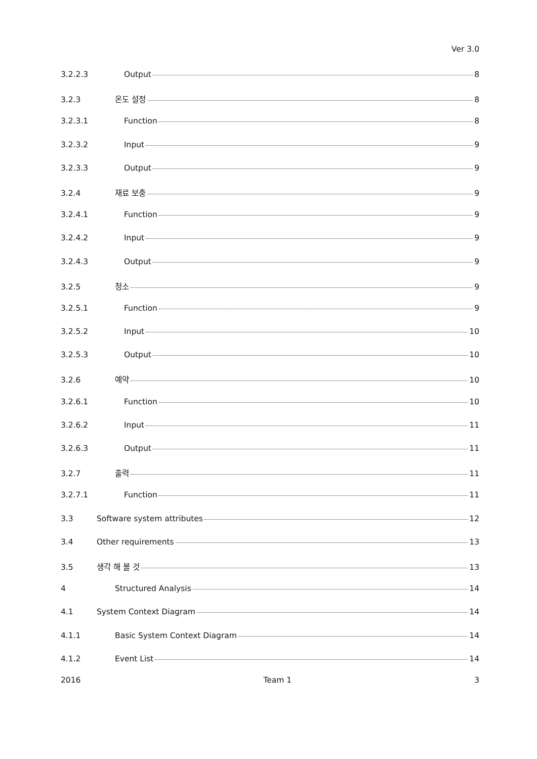Ver 3.0
3.2.2.3 Output 8
3.2.3 온도 설정 8
3.2.3.1 Function 8
3.2.3.2 Input 9
3.2.3.3 Output 9
3.2.4 재료 보충 9
3.2.4.1 Function 9
3.2.4.2 Input 9
3.2.4.3 Output 9
3.2.5 청소 9
3.2.5.1 Function 9
3.2.5.2 Input 10
3.2.5.3 Output 10
3.2.6 예약 10
3.2.6.1 Function 10
3.2.6.2 Input 11
3.2.6.3 Output 11
3.2.7 출력 11
3.2.7.1 Function 11
3.3 Software system attributes 12
3.4 Other requirements 13
3.5 생각 해 볼 것 13
4 Structured Analysis 14
4.1 System Context Diagram 14
4.1.1 Basic System Context Diagram 14
4.1.2 Event List 14
2016 Team 1 3